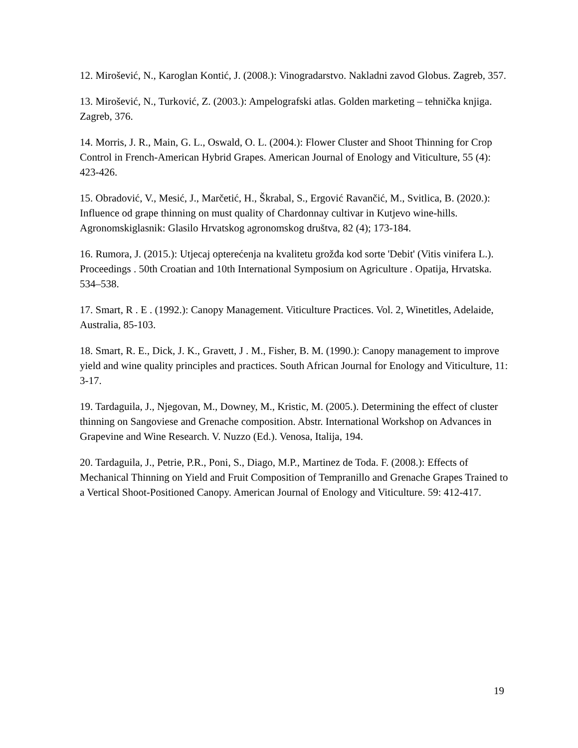12. Mirošević, N., Karoglan Kontić, J. (2008.): Vinogradarstvo. Nakladni zavod Globus. Zagreb, 357.
13. Mirošević, N., Turković, Z. (2003.): Ampelografski atlas. Golden marketing – tehnička knjiga. Zagreb, 376.
14. Morris, J. R., Main, G. L., Oswald, O. L. (2004.): Flower Cluster and Shoot Thinning for Crop Control in French-American Hybrid Grapes. American Journal of Enology and Viticulture, 55 (4): 423-426.
15. Obradović, V., Mesić, J., Marčetić, H., Škrabal, S., Ergović Ravančić, M., Svitlica, B. (2020.): Influence od grape thinning on must quality of Chardonnay cultivar in Kutjevo wine-hills. Agronomskiglasnik: Glasilo Hrvatskog agronomskog društva, 82 (4); 173-184.
16. Rumora, J. (2015.): Utjecaj opterećenja na kvalitetu grožđa kod sorte 'Debit' (Vitis vinifera L.). Proceedings . 50th Croatian and 10th International Symposium on Agriculture . Opatija, Hrvatska. 534–538.
17. Smart, R . E . (1992.): Canopy Management. Viticulture Practices. Vol. 2, Winetitles, Adelaide, Australia, 85-103.
18. Smart, R. E., Dick, J. K., Gravett, J . M., Fisher, B. M. (1990.): Canopy management to improve yield and wine quality principles and practices. South African Journal for Enology and Viticulture, 11: 3-17.
19. Tardaguila, J., Njegovan, M., Downey, M., Kristic, M. (2005.). Determining the effect of cluster thinning on Sangoviese and Grenache composition. Abstr. International Workshop on Advances in Grapevine and Wine Research. V. Nuzzo (Ed.). Venosa, Italija, 194.
20. Tardaguila, J., Petrie, P.R., Poni, S., Diago, M.P., Martinez de Toda. F. (2008.): Effects of Mechanical Thinning on Yield and Fruit Composition of Tempranillo and Grenache Grapes Trained to a Vertical Shoot-Positioned Canopy. American Journal of Enology and Viticulture. 59: 412-417.
19